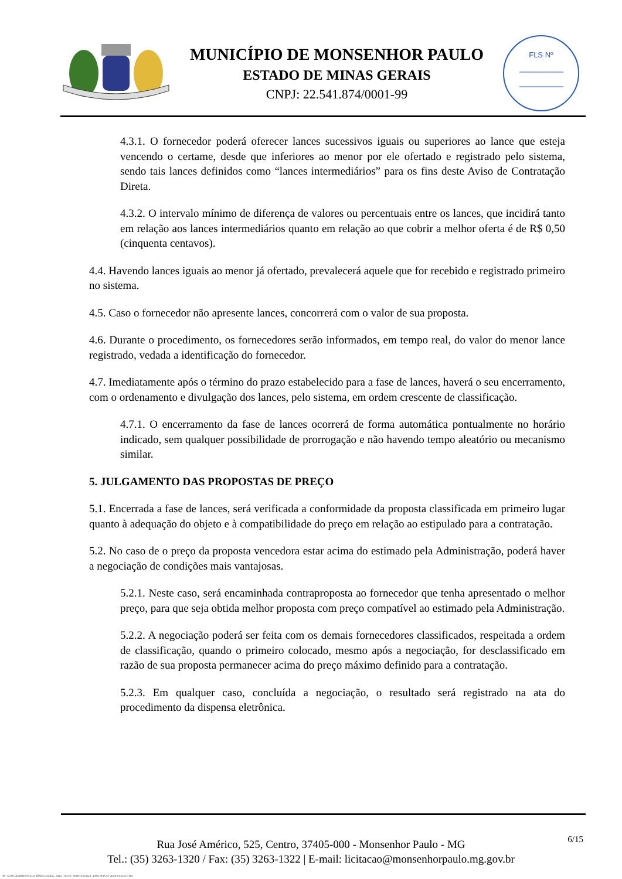MUNICÍPIO DE MONSENHOR PAULO
ESTADO DE MINAS GERAIS
CNPJ: 22.541.874/0001-99
FLS Nº
4.3.1. O fornecedor poderá oferecer lances sucessivos iguais ou superiores ao lance que esteja vencendo o certame, desde que inferiores ao menor por ele ofertado e registrado pelo sistema, sendo tais lances definidos como “lances intermediários” para os fins deste Aviso de Contratação Direta.
4.3.2. O intervalo mínimo de diferença de valores ou percentuais entre os lances, que incidirá tanto em relação aos lances intermediários quanto em relação ao que cobrir a melhor oferta é de R$ 0,50 (cinquenta centavos).
4.4. Havendo lances iguais ao menor já ofertado, prevalecerá aquele que for recebido e registrado primeiro no sistema.
4.5. Caso o fornecedor não apresente lances, concorrerá com o valor de sua proposta.
4.6. Durante o procedimento, os fornecedores serão informados, em tempo real, do valor do menor lance registrado, vedada a identificação do fornecedor.
4.7. Imediatamente após o término do prazo estabelecido para a fase de lances, haverá o seu encerramento, com o ordenamento e divulgação dos lances, pelo sistema, em ordem crescente de classificação.
4.7.1. O encerramento da fase de lances ocorrerá de forma automática pontualmente no horário indicado, sem qualquer possibilidade de prorrogação e não havendo tempo aleatório ou mecanismo similar.
5. JULGAMENTO DAS PROPOSTAS DE PREÇO
5.1. Encerrada a fase de lances, será verificada a conformidade da proposta classificada em primeiro lugar quanto à adequação do objeto e à compatibilidade do preço em relação ao estipulado para a contratação.
5.2. No caso de o preço da proposta vencedora estar acima do estimado pela Administração, poderá haver a negociação de condições mais vantajosas.
5.2.1. Neste caso, será encaminhada contraproposta ao fornecedor que tenha apresentado o melhor preço, para que seja obtida melhor proposta com preço compatível ao estimado pela Administração.
5.2.2. A negociação poderá ser feita com os demais fornecedores classificados, respeitada a ordem de classificação, quando o primeiro colocado, mesmo após a negociação, for desclassificado em razão de sua proposta permanecer acima do preço máximo definido para a contratação.
5.2.3. Em qualquer caso, concluída a negociação, o resultado será registrado na ata do procedimento da dispensa eletrônica.
Rua José Américo, 525, Centro, 37405-000 - Monsenhor Paulo - MG
Tel.: (35) 3263-1320 / Fax: (35) 3263-1322 | E-mail: licitacao@monsenhorpaulo.mg.gov.br
6/15
780 - AVISO DE DISPENSA ELETRÔNICA - GERAL - NLLC - ATIVO - APROVADO DLA - BASE PARA AS DEMAIS EXCETO SRP